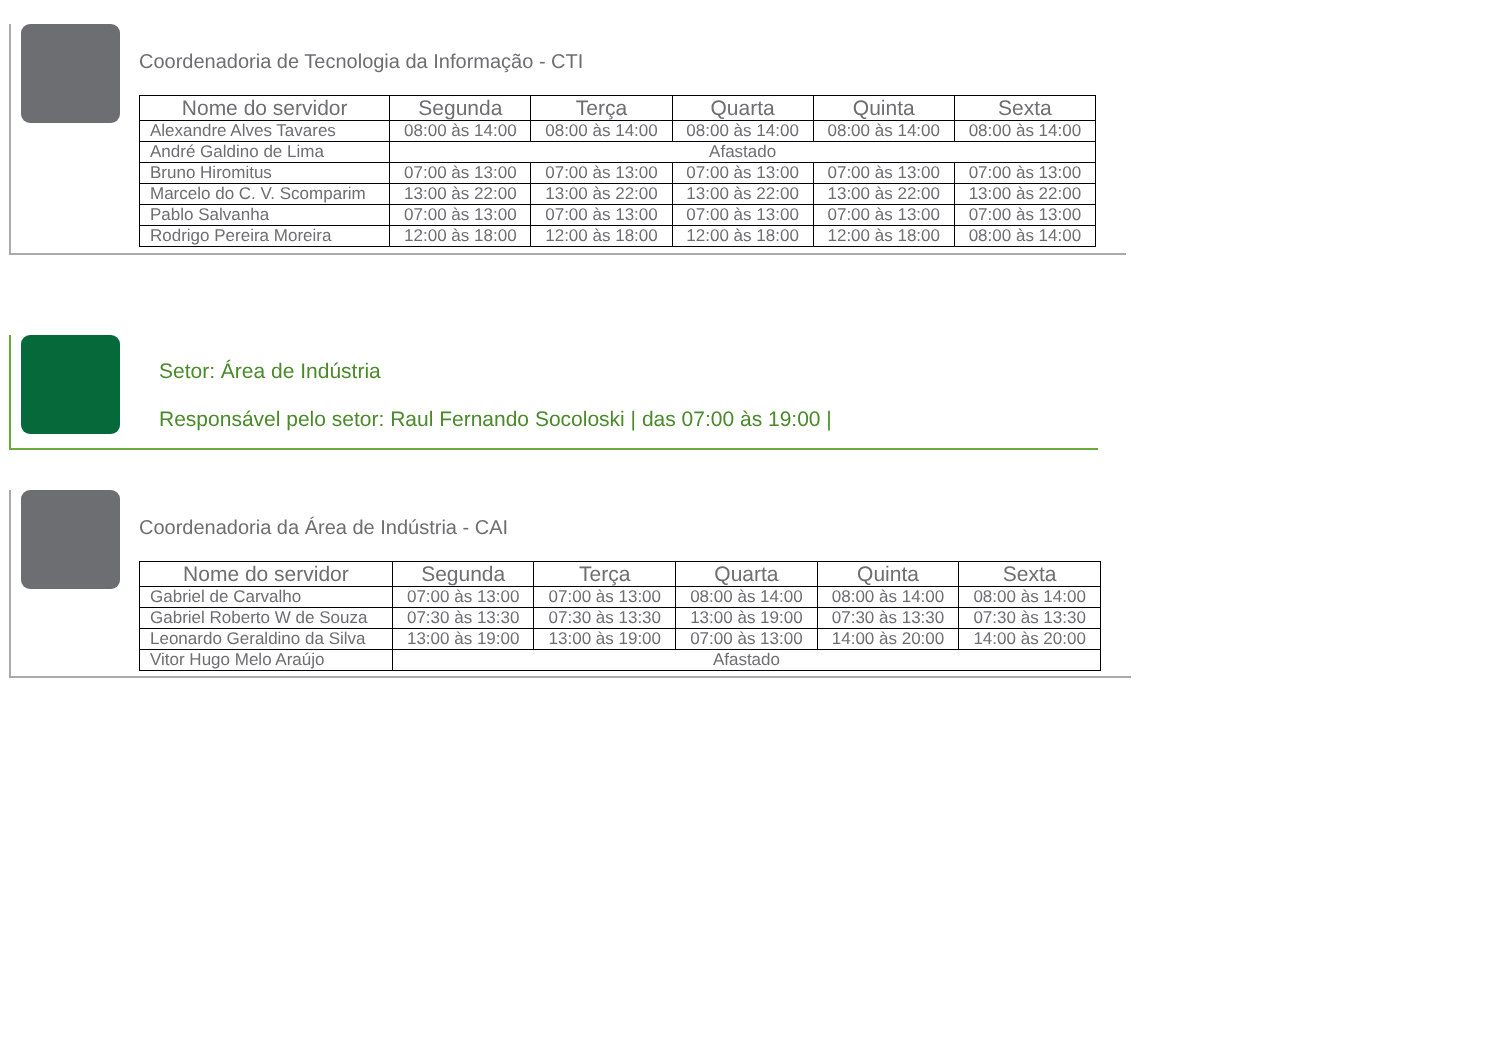Coordenadoria de Tecnologia da Informação - CTI
| Nome do servidor | Segunda | Terça | Quarta | Quinta | Sexta |
| --- | --- | --- | --- | --- | --- |
| Alexandre Alves Tavares | 08:00 às 14:00 | 08:00 às 14:00 | 08:00 às 14:00 | 08:00 às 14:00 | 08:00 às 14:00 |
| André Galdino de Lima | Afastado | | | | |
| Bruno Hiromitus | 07:00 às 13:00 | 07:00 às 13:00 | 07:00 às 13:00 | 07:00 às 13:00 | 07:00 às 13:00 |
| Marcelo do C. V. Scomparim | 13:00 às 22:00 | 13:00 às 22:00 | 13:00 às 22:00 | 13:00 às 22:00 | 13:00 às 22:00 |
| Pablo Salvanha | 07:00 às 13:00 | 07:00 às 13:00 | 07:00 às 13:00 | 07:00 às 13:00 | 07:00 às 13:00 |
| Rodrigo Pereira Moreira | 12:00 às 18:00 | 12:00 às 18:00 | 12:00 às 18:00 | 12:00 às 18:00 | 08:00 às 14:00 |
Setor: Área de Indústria
Responsável pelo setor: Raul Fernando Socoloski | das 07:00 às 19:00 |
Coordenadoria da Área de Indústria - CAI
| Nome do servidor | Segunda | Terça | Quarta | Quinta | Sexta |
| --- | --- | --- | --- | --- | --- |
| Gabriel de Carvalho | 07:00 às 13:00 | 07:00 às 13:00 | 08:00 às 14:00 | 08:00 às 14:00 | 08:00 às 14:00 |
| Gabriel Roberto W de Souza | 07:30 às 13:30 | 07:30 às 13:30 | 13:00 às 19:00 | 07:30 às 13:30 | 07:30 às 13:30 |
| Leonardo Geraldino da Silva | 13:00 às 19:00 | 13:00 às 19:00 | 07:00 às 13:00 | 14:00 às 20:00 | 14:00 às 20:00 |
| Vitor Hugo Melo Araújo | Afastado | | | | |